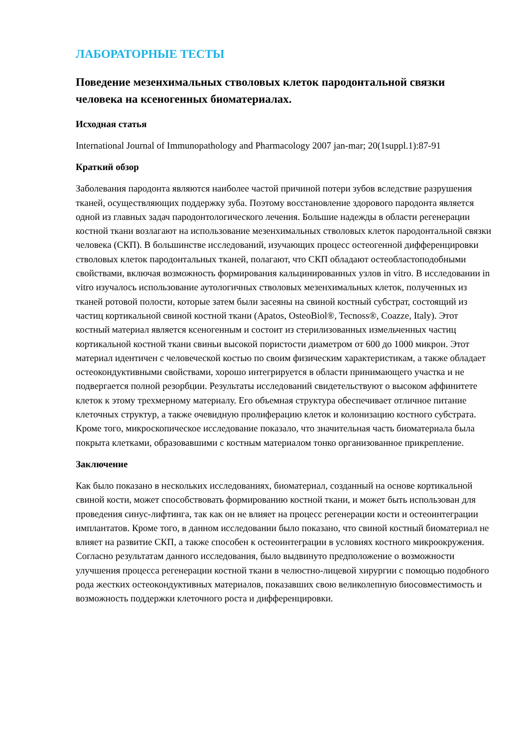ЛАБОРАТОРНЫЕ ТЕСТЫ
Поведение мезенхимальных стволовых клеток пародонтальной связки человека на ксеногенных биоматериалах.
Исходная статья
International Journal of Immunopathology and Pharmacology 2007 jan-mar; 20(1suppl.1):87-91
Краткий обзор
Заболевания пародонта являются наиболее частой причиной потери зубов вследствие разрушения тканей, осуществляющих поддержку зуба. Поэтому восстановление здорового пародонта является одной из главных задач пародонтологического лечения. Большие надежды в области регенерации костной ткани возлагают на использование мезенхимальных стволовых клеток пародонтальной связки человека (СКП). В большинстве исследований, изучающих процесс остеогенной дифференцировки стволовых клеток пародонтальных тканей, полагают, что СКП обладают остеобластоподобными свойствами, включая возможность формирования кальцинированных узлов in vitro. В исследовании in vitro изучалось использование аутологичных стволовых мезенхимальных клеток, полученных из тканей ротовой полости, которые затем были засеяны на свиной костный субстрат, состоящий из частиц кортикальной свиной костной ткани (Apatos, OsteoBiol®, Tecnoss®, Coazze, Italy). Этот костный материал является ксеногенным и состоит из стерилизованных измельченных частиц кортикальной костной ткани свиньи высокой пористости диаметром от 600 до 1000 микрон. Этот материал идентичен с человеческой костью по своим физическим характеристикам, а также обладает остеокондуктивными свойствами, хорошо интегрируется в области принимающего участка и не подвергается полной резорбции. Результаты исследований свидетельствуют о высоком аффинитете клеток к этому трехмерному материалу. Его объемная структура обеспечивает отличное питание клеточных структур, а также очевидную пролиферацию клеток и колонизацию костного субстрата. Кроме того, микроскопическое исследование показало, что значительная часть биоматериала была покрыта клетками, образовавшими с костным материалом тонко организованное прикрепление.
Заключение
Как было показано в нескольких исследованиях, биоматериал, созданный на основе кортикальной свиной кости, может способствовать формированию костной ткани, и может быть использован для проведения синус-лифтинга, так как он не влияет на процесс регенерации кости и остеоинтеграции имплантатов. Кроме того, в данном исследовании было показано, что свиной костный биоматериал не влияет на развитие СКП, а также способен к остеоинтеграции в условиях костного микроокружения. Согласно результатам данного исследования, было выдвинуто предположение о возможности улучшения процесса регенерации костной ткани в челюстно-лицевой хирургии с помощью подобного рода жестких остеокондуктивных материалов, показавших свою великолепную биосовместимость и возможность поддержки клеточного роста и дифференцировки.